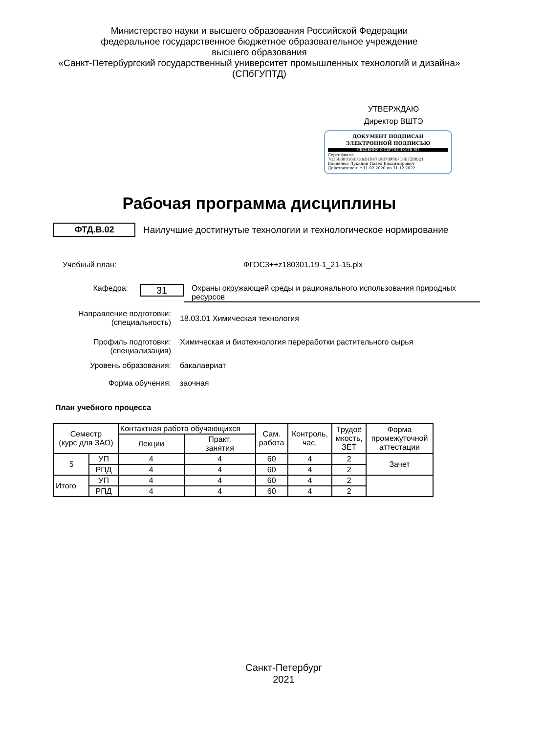Министерство науки и высшего образования Российской Федерации
федеральное государственное бюджетное образовательное учреждение
высшего образования
«Санкт-Петербургский государственный университет промышленных технологий и дизайна»
(СПбГУПТД)
УТВЕРЖДАЮ
Директор ВШТЭ
ДОКУМЕНТ ПОДПИСАН
ЭЛЕКТРОННОЙ ПОДПИСЬЮ
СВЕДЕНИЯ О СЕРТИФИКАТЕ ЭП
Сертификат: 7d15b88016d31dcb1847a0d7d99b718672f8b21
Владелец: Луканин Павел Владимирович
Действителен: с 11.02.2020 по 31.12.2022
Рабочая программа дисциплины
ФТД.В.02
Наилучшие достигнутые технологии и технологическое нормирование
Учебный план: ФГОС3++z180301.19-1_21-15.plx
Кафедра:
31
Охраны окружающей среды и рационального использования природных ресурсов
Направление подготовки:
(специальность)
18.03.01 Химическая технология
Профиль подготовки:
(специализация)
Химическая и биотехнология переработки растительного сырья
Уровень образования: бакалавриат
Форма обучения: заочная
План учебного процесса
| Семестр (курс для ЗАО) | | Контактная работа обучающихся | | Сам. работа | Контроль, час. | Трудоё мкость, ЗЕТ | Форма промежуточной аттестации |
| --- | --- | --- | --- | --- | --- | --- | --- |
| | | Лекции | Практ. занятия | | | | |
| 5 | УП | 4 | 4 | 60 | 4 | 2 | Зачет |
| | РПД | 4 | 4 | 60 | 4 | 2 | |
| Итого | УП | 4 | 4 | 60 | 4 | 2 | |
| | РПД | 4 | 4 | 60 | 4 | 2 | |
Санкт-Петербург
2021